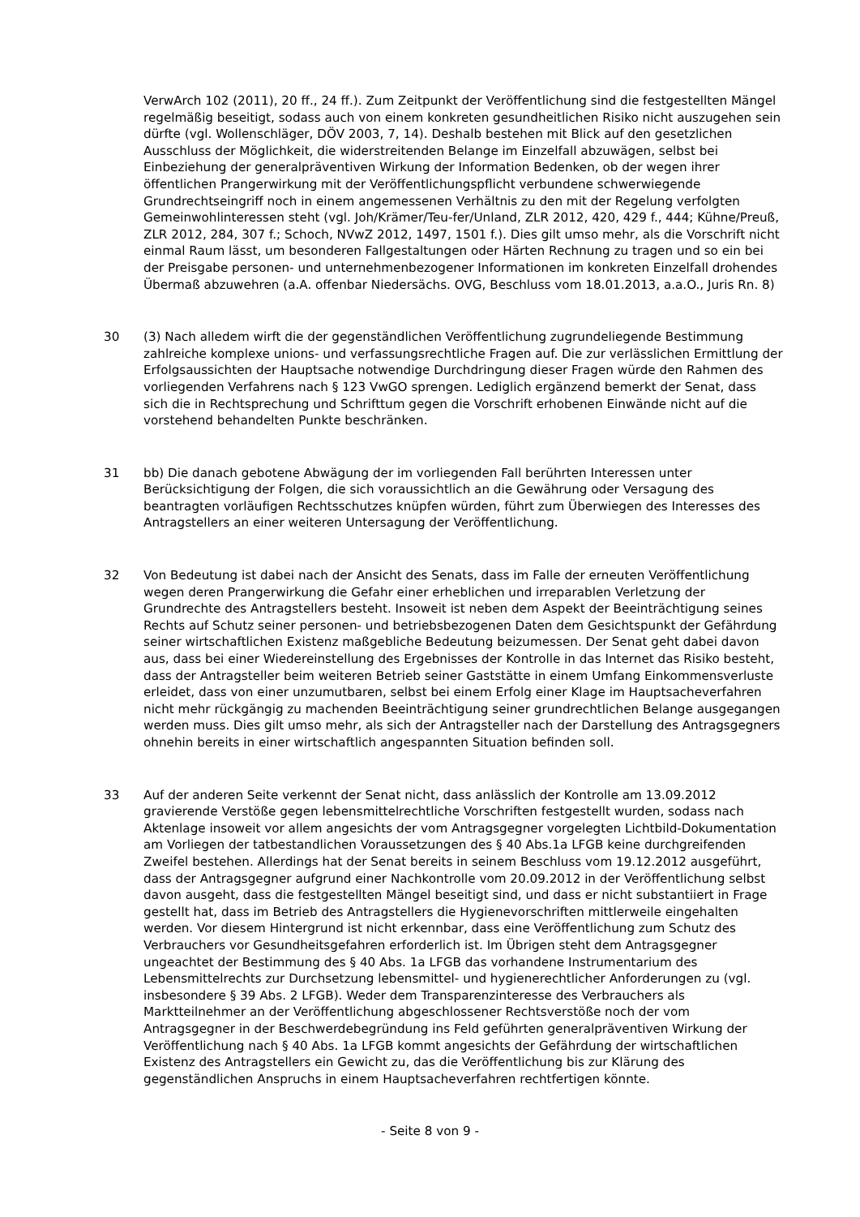VerwArch 102 (2011), 20 ff., 24 ff.). Zum Zeitpunkt der Veröffentlichung sind die festgestellten Mängel regelmäßig beseitigt, sodass auch von einem konkreten gesundheitlichen Risiko nicht auszugehen sein dürfte (vgl. Wollenschläger, DÖV 2003, 7, 14). Deshalb bestehen mit Blick auf den gesetzlichen Ausschluss der Möglichkeit, die widerstreitenden Belange im Einzelfall abzuwägen, selbst bei Einbeziehung der generalpräventiven Wirkung der Information Bedenken, ob der wegen ihrer öffentlichen Prangerwirkung mit der Veröffentlichungspflicht verbundene schwerwiegende Grundrechtseingriff noch in einem angemessenen Verhältnis zu den mit der Regelung verfolgten Gemeinwohlinteressen steht (vgl. Joh/Krämer/Teu-fer/Unland, ZLR 2012, 420, 429 f., 444; Kühne/Preuß, ZLR 2012, 284, 307 f.; Schoch, NVwZ 2012, 1497, 1501 f.). Dies gilt umso mehr, als die Vorschrift nicht einmal Raum lässt, um besonderen Fallgestaltungen oder Härten Rechnung zu tragen und so ein bei der Preisgabe personen- und unternehmenbezogener Informationen im konkreten Einzelfall drohendes Übermaß abzuwehren (a.A. offenbar Niedersächs. OVG, Beschluss vom 18.01.2013, a.a.O., Juris Rn. 8)
30 (3) Nach alledem wirft die der gegenständlichen Veröffentlichung zugrundeliegende Bestimmung zahlreiche komplexe unions- und verfassungsrechtliche Fragen auf. Die zur verlässlichen Ermittlung der Erfolgsaussichten der Hauptsache notwendige Durchdringung dieser Fragen würde den Rahmen des vorliegenden Verfahrens nach § 123 VwGO sprengen. Lediglich ergänzend bemerkt der Senat, dass sich die in Rechtsprechung und Schrifttum gegen die Vorschrift erhobenen Einwände nicht auf die vorstehend behandelten Punkte beschränken.
31 bb) Die danach gebotene Abwägung der im vorliegenden Fall berührten Interessen unter Berücksichtigung der Folgen, die sich voraussichtlich an die Gewährung oder Versagung des beantragten vorläufigen Rechtsschutzes knüpfen würden, führt zum Überwiegen des Interesses des Antragstellers an einer weiteren Untersagung der Veröffentlichung.
32 Von Bedeutung ist dabei nach der Ansicht des Senats, dass im Falle der erneuten Veröffentlichung wegen deren Prangerwirkung die Gefahr einer erheblichen und irreparablen Verletzung der Grundrechte des Antragstellers besteht. Insoweit ist neben dem Aspekt der Beeinträchtigung seines Rechts auf Schutz seiner personen- und betriebsbezogenen Daten dem Gesichtspunkt der Gefährdung seiner wirtschaftlichen Existenz maßgebliche Bedeutung beizumessen. Der Senat geht dabei davon aus, dass bei einer Wiedereinstellung des Ergebnisses der Kontrolle in das Internet das Risiko besteht, dass der Antragsteller beim weiteren Betrieb seiner Gaststätte in einem Umfang Einkommensverluste erleidet, dass von einer unzumutbaren, selbst bei einem Erfolg einer Klage im Hauptsacheverfahren nicht mehr rückgängig zu machenden Beeinträchtigung seiner grundrechtlichen Belange ausgegangen werden muss. Dies gilt umso mehr, als sich der Antragsteller nach der Darstellung des Antragsgegners ohnehin bereits in einer wirtschaftlich angespannten Situation befinden soll.
33 Auf der anderen Seite verkennt der Senat nicht, dass anlässlich der Kontrolle am 13.09.2012 gravierende Verstöße gegen lebensmittelrechtliche Vorschriften festgestellt wurden, sodass nach Aktenlage insoweit vor allem angesichts der vom Antragsgegner vorgelegten Lichtbild-Dokumentation am Vorliegen der tatbestandlichen Voraussetzungen des § 40 Abs.1a LFGB keine durchgreifenden Zweifel bestehen. Allerdings hat der Senat bereits in seinem Beschluss vom 19.12.2012 ausgeführt, dass der Antragsgegner aufgrund einer Nachkontrolle vom 20.09.2012 in der Veröffentlichung selbst davon ausgeht, dass die festgestellten Mängel beseitigt sind, und dass er nicht substantiiert in Frage gestellt hat, dass im Betrieb des Antragstellers die Hygienevorschriften mittlerweile eingehalten werden. Vor diesem Hintergrund ist nicht erkennbar, dass eine Veröffentlichung zum Schutz des Verbrauchers vor Gesundheitsgefahren erforderlich ist. Im Übrigen steht dem Antragsgegner ungeachtet der Bestimmung des § 40 Abs. 1a LFGB das vorhandene Instrumentarium des Lebensmittelrechts zur Durchsetzung lebensmittel- und hygienerechtlicher Anforderungen zu (vgl. insbesondere § 39 Abs. 2 LFGB). Weder dem Transparenzinteresse des Verbrauchers als Marktteilnehmer an der Veröffentlichung abgeschlossener Rechtsverstöße noch der vom Antragsgegner in der Beschwerdebegründung ins Feld geführten generalpräventiven Wirkung der Veröffentlichung nach § 40 Abs. 1a LFGB kommt angesichts der Gefährdung der wirtschaftlichen Existenz des Antragstellers ein Gewicht zu, das die Veröffentlichung bis zur Klärung des gegenständlichen Anspruchs in einem Hauptsacheverfahren rechtfertigen könnte.
- Seite 8 von 9 -